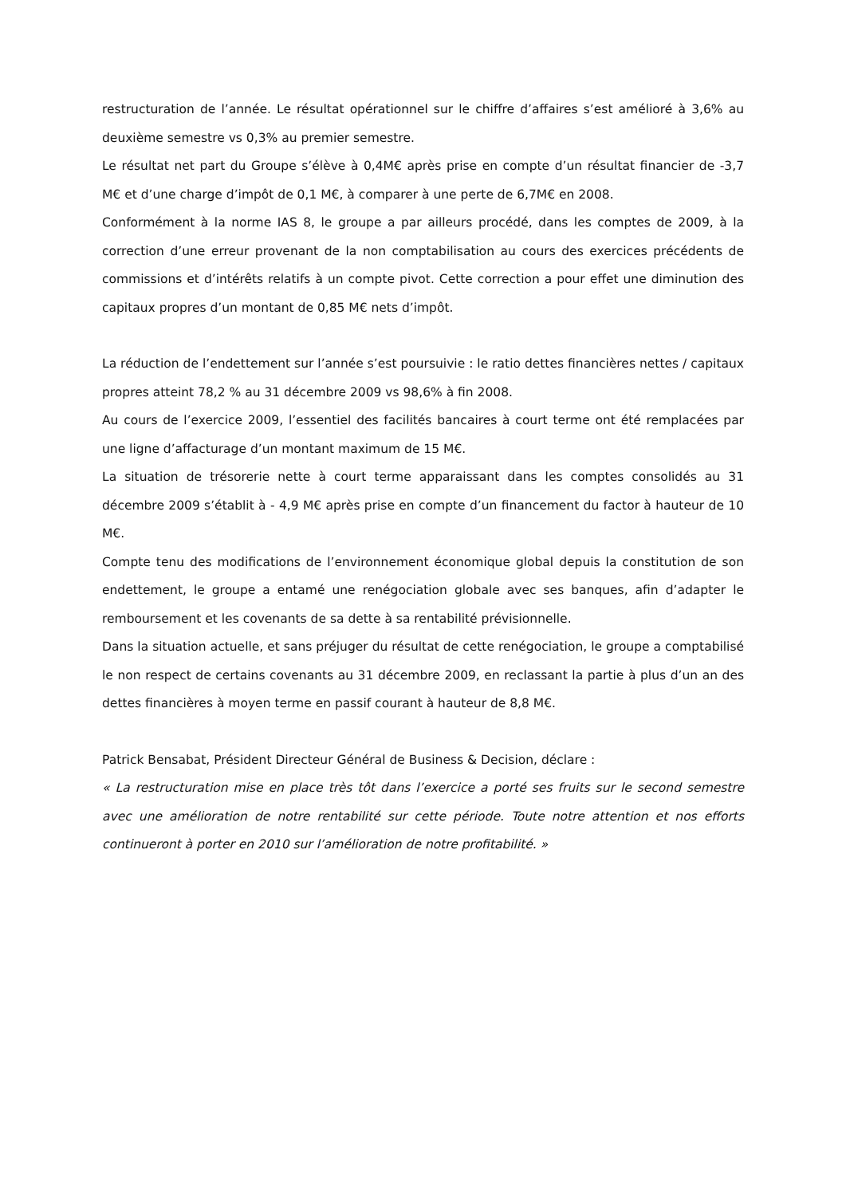restructuration de l’année. Le résultat opérationnel sur le chiffre d’affaires s’est amélioré à 3,6% au deuxième semestre vs 0,3% au premier semestre.
Le résultat net part du Groupe s’élève à 0,4M€ après prise en compte d’un résultat financier de -3,7 M€ et d’une charge d’impôt de 0,1 M€, à comparer à une perte de 6,7M€ en 2008.
Conformément à la norme IAS 8, le groupe a par ailleurs procédé, dans les comptes de 2009, à la correction d’une erreur provenant de la non comptabilisation au cours des exercices précédents de commissions et d’intérêts relatifs à un compte pivot. Cette correction a pour effet une diminution des capitaux propres d’un montant de 0,85 M€ nets d’impôt.
La réduction de l’endettement sur l’année s’est poursuivie : le ratio dettes financières nettes / capitaux propres atteint 78,2 % au 31 décembre 2009 vs 98,6% à fin 2008.
Au cours de l’exercice 2009, l’essentiel des facilités bancaires à court terme ont été remplacées par une ligne d’affacturage d’un montant maximum de 15 M€.
La situation de trésorerie nette à court terme apparaissant dans les comptes consolidés au 31 décembre 2009 s’établit à - 4,9 M€ après prise en compte d’un financement du factor à hauteur de 10 M€.
Compte tenu des modifications de l’environnement économique global depuis la constitution de son endettement, le groupe a entamé une renégociation globale avec ses banques, afin d’adapter le remboursement et les covenants de sa dette à sa rentabilité prévisionnelle.
Dans la situation actuelle, et sans préjuger du résultat de cette renégociation, le groupe a comptabilisé le non respect de certains covenants au 31 décembre 2009, en reclassant la partie à plus d’un an des dettes financières à moyen terme en passif courant à hauteur de 8,8 M€.
Patrick Bensabat, Président Directeur Général de Business & Decision, déclare :
« La restructuration mise en place très tôt dans l’exercice a porté ses fruits sur le second semestre avec une amélioration de notre rentabilité sur cette période. Toute notre attention et nos efforts continueront à porter en 2010 sur l’amélioration de notre profitabilité. »